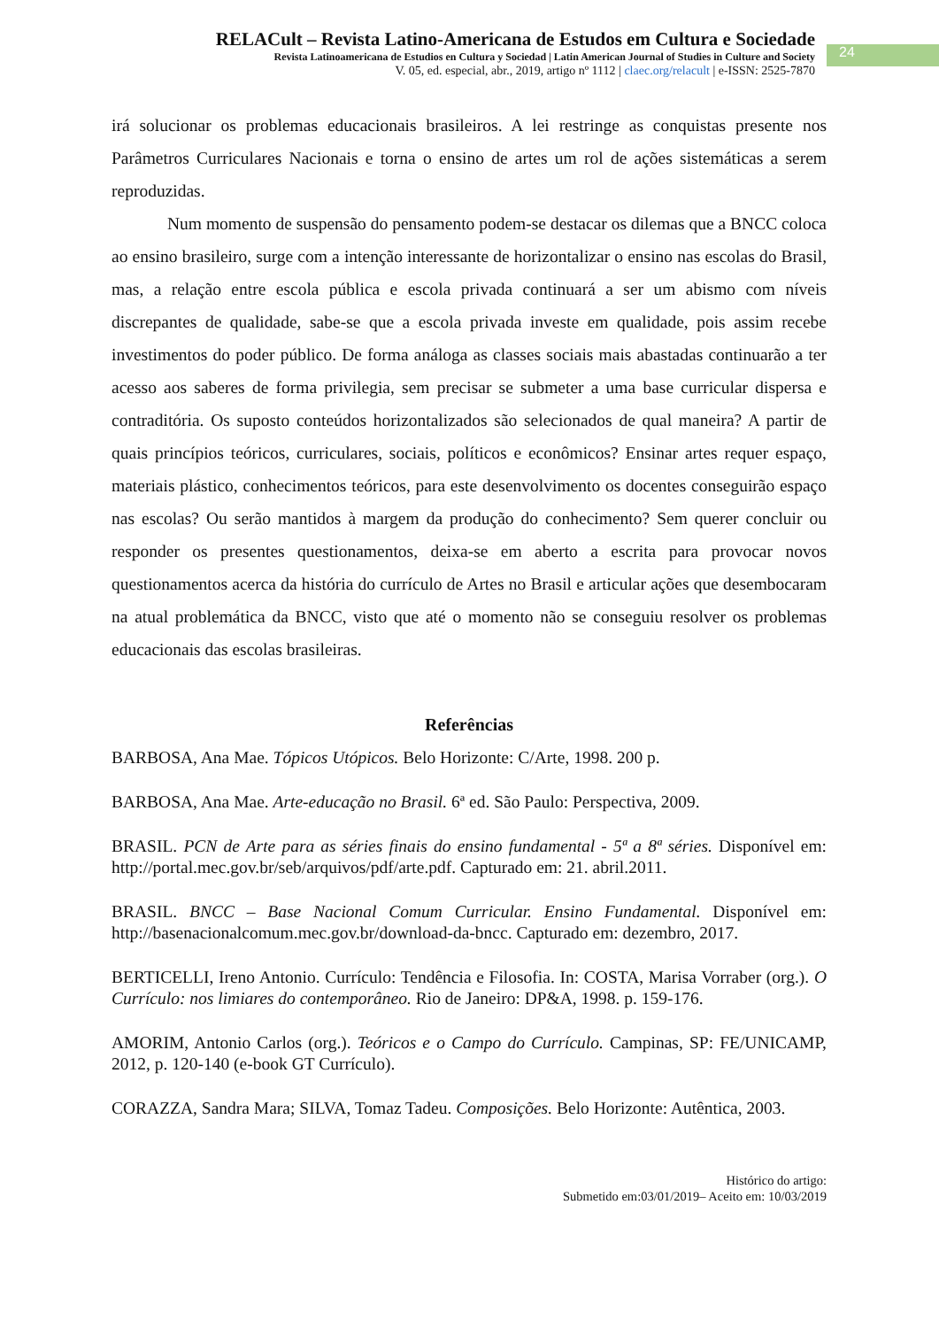RELACult – Revista Latino-Americana de Estudos em Cultura e Sociedade
Revista Latinoamericana de Estudios en Cultura y Sociedad | Latin American Journal of Studies in Culture and Society
V. 05, ed. especial, abr., 2019, artigo nº 1112 | claec.org/relacult | e-ISSN: 2525-7870
24
irá solucionar os problemas educacionais brasileiros. A lei restringe as conquistas presente nos Parâmetros Curriculares Nacionais e torna o ensino de artes um rol de ações sistemáticas a serem reproduzidas.
Num momento de suspensão do pensamento podem-se destacar os dilemas que a BNCC coloca ao ensino brasileiro, surge com a intenção interessante de horizontalizar o ensino nas escolas do Brasil, mas, a relação entre escola pública e escola privada continuará a ser um abismo com níveis discrepantes de qualidade, sabe-se que a escola privada investe em qualidade, pois assim recebe investimentos do poder público. De forma análoga as classes sociais mais abastadas continuarão a ter acesso aos saberes de forma privilegia, sem precisar se submeter a uma base curricular dispersa e contraditória. Os suposto conteúdos horizontalizados são selecionados de qual maneira? A partir de quais princípios teóricos, curriculares, sociais, políticos e econômicos? Ensinar artes requer espaço, materiais plástico, conhecimentos teóricos, para este desenvolvimento os docentes conseguirão espaço nas escolas? Ou serão mantidos à margem da produção do conhecimento? Sem querer concluir ou responder os presentes questionamentos, deixa-se em aberto a escrita para provocar novos questionamentos acerca da história do currículo de Artes no Brasil e articular ações que desembocaram na atual problemática da BNCC, visto que até o momento não se conseguiu resolver os problemas educacionais das escolas brasileiras.
Referências
BARBOSA, Ana Mae. Tópicos Utópicos. Belo Horizonte: C/Arte, 1998. 200 p.
BARBOSA, Ana Mae. Arte-educação no Brasil. 6ª ed. São Paulo: Perspectiva, 2009.
BRASIL. PCN de Arte para as séries finais do ensino fundamental - 5ª a 8ª séries. Disponível em: http://portal.mec.gov.br/seb/arquivos/pdf/arte.pdf. Capturado em: 21. abril.2011.
BRASIL. BNCC – Base Nacional Comum Curricular. Ensino Fundamental. Disponível em: http://basenacionalcomum.mec.gov.br/download-da-bncc. Capturado em: dezembro, 2017.
BERTICELLI, Ireno Antonio. Currículo: Tendência e Filosofia. In: COSTA, Marisa Vorraber (org.). O Currículo: nos limiares do contemporâneo. Rio de Janeiro: DP&A, 1998. p. 159-176.
AMORIM, Antonio Carlos (org.). Teóricos e o Campo do Currículo. Campinas, SP: FE/UNICAMP, 2012, p. 120-140 (e-book GT Currículo).
CORAZZA, Sandra Mara; SILVA, Tomaz Tadeu. Composições. Belo Horizonte: Autêntica, 2003.
Histórico do artigo:
Submetido em:03/01/2019– Aceito em: 10/03/2019